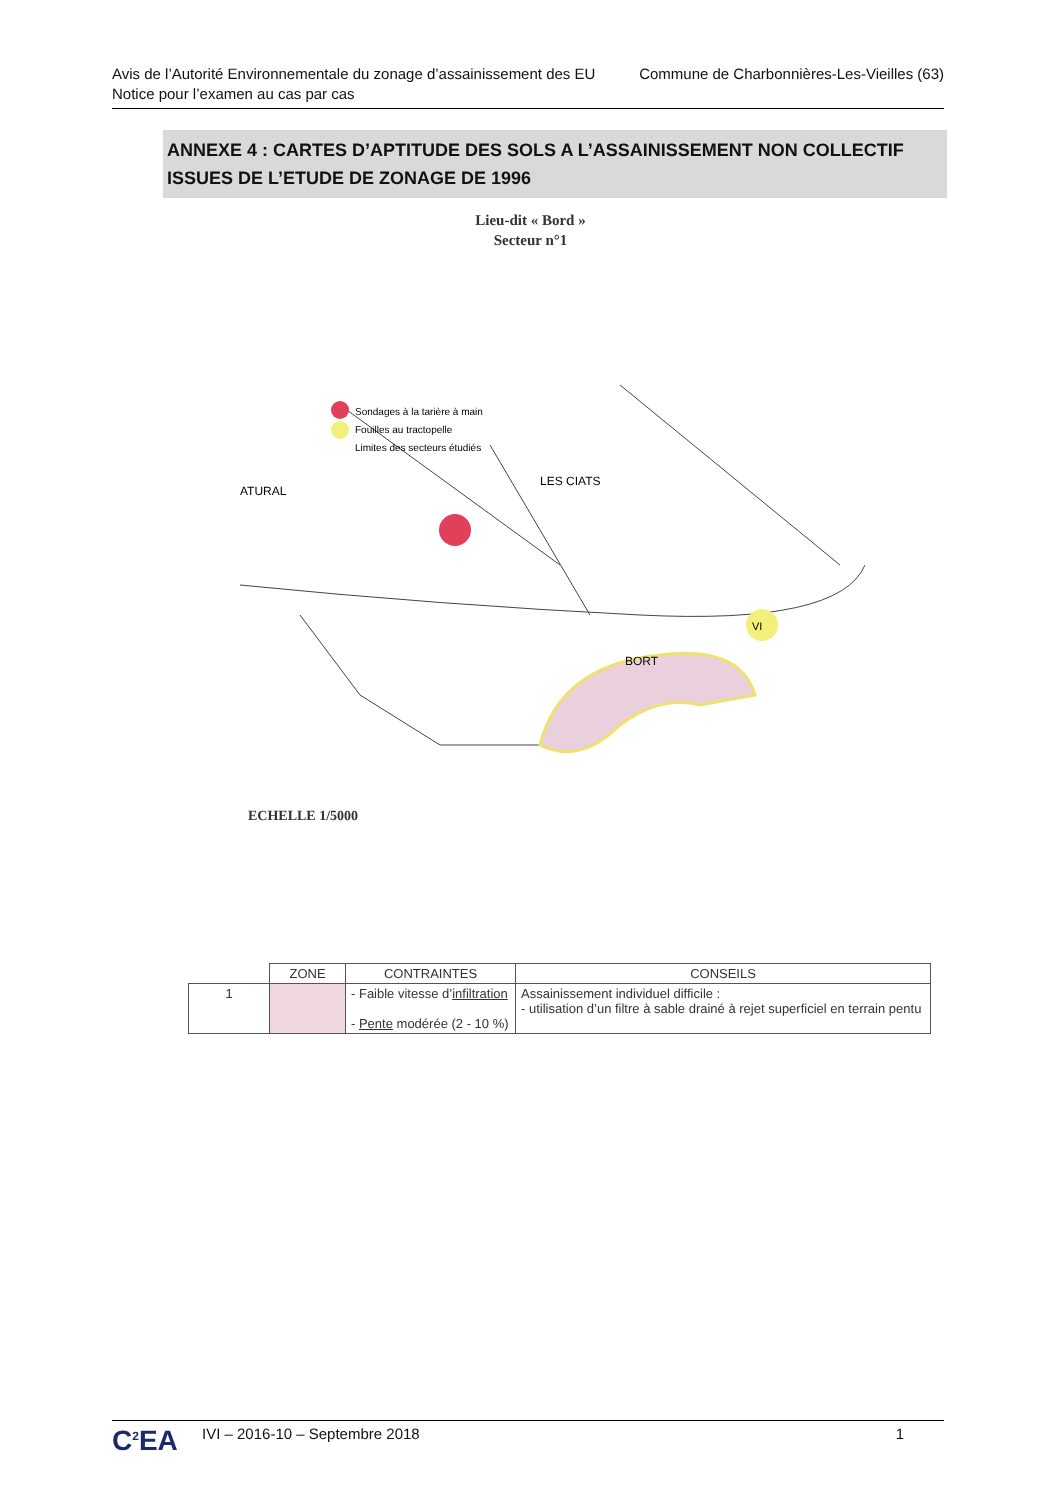Avis de l’Autorité Environnementale du zonage d’assainissement des EU
Notice pour l’examen au cas par cas
Commune de Charbonnières-Les-Vieilles (63)
ANNEXE 4 : CARTES D’APTITUDE DES SOLS A L’ASSAINISSEMENT NON COLLECTIF ISSUES DE L’ETUDE DE ZONAGE DE 1996
Lieu-dit « Bord »
Secteur n°1
Sondages à la tarière à main
Fouilles au tractopelle
Limites des secteurs étudiés
VI
BORT
LES CIATS
ATURAL
ECHELLE 1/5000
| | ZONE | CONTRAINTES | CONSEILS |
| --- | --- | --- | --- |
| 1 | | - Faible vitesse d’ infiltration - Pente modérée (2 - 10 %) | Assainissement individuel difficile : - utilisation d’un filtre à sable drainé à rejet superficiel en terrain pentu |
C<sup>2</sup>EA
IVI – 2016-10 – Septembre 2018 1